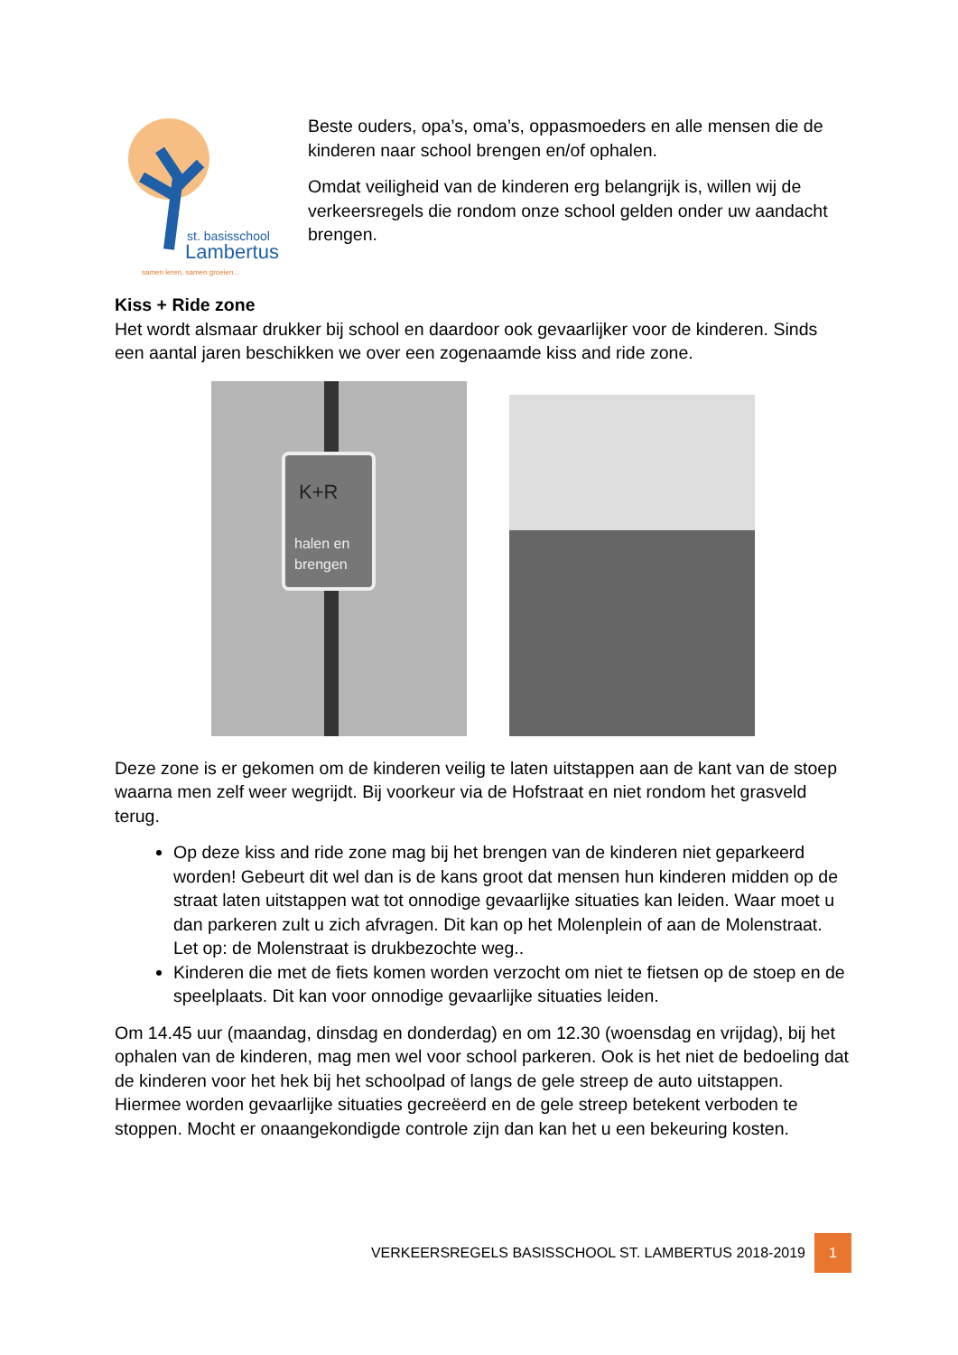st. basisschool
Lambertus
samen leren, samen groeien...
Beste ouders, opa’s, oma’s, oppasmoeders en alle mensen die de kinderen naar school brengen en/of ophalen.
Omdat veiligheid van de kinderen erg belangrijk is, willen wij de verkeersregels die rondom onze school gelden onder uw aandacht brengen.
Kiss + Ride zone
Het wordt alsmaar drukker bij school en daardoor ook gevaarlijker voor de kinderen. Sinds een aantal jaren beschikken we over een zogenaamde kiss and ride zone.
K+R
halen en
brengen
Deze zone is er gekomen om de kinderen veilig te laten uitstappen aan de kant van de stoep waarna men zelf weer wegrijdt. Bij voorkeur via de Hofstraat en niet rondom het grasveld terug.
Op deze kiss and ride zone mag bij het brengen van de kinderen niet geparkeerd worden! Gebeurt dit wel dan is de kans groot dat mensen hun kinderen midden op de straat laten uitstappen wat tot onnodige gevaarlijke situaties kan leiden. Waar moet u dan parkeren zult u zich afvragen. Dit kan op het Molenplein of aan de Molenstraat. Let op: de Molenstraat is drukbezochte weg..
Kinderen die met de fiets komen worden verzocht om niet te fietsen op de stoep en de speelplaats. Dit kan voor onnodige gevaarlijke situaties leiden.
Om 14.45 uur (maandag, dinsdag en donderdag) en om 12.30 (woensdag en vrijdag), bij het ophalen van de kinderen, mag men wel voor school parkeren. Ook is het niet de bedoeling dat de kinderen voor het hek bij het schoolpad of langs de gele streep de auto uitstappen. Hiermee worden gevaarlijke situaties gecreëerd en de gele streep betekent verboden te stoppen. Mocht er onaangekondigde controle zijn dan kan het u een bekeuring kosten.
VERKEERSREGELS BASISSCHOOL ST. LAMBERTUS 2018-2019 1